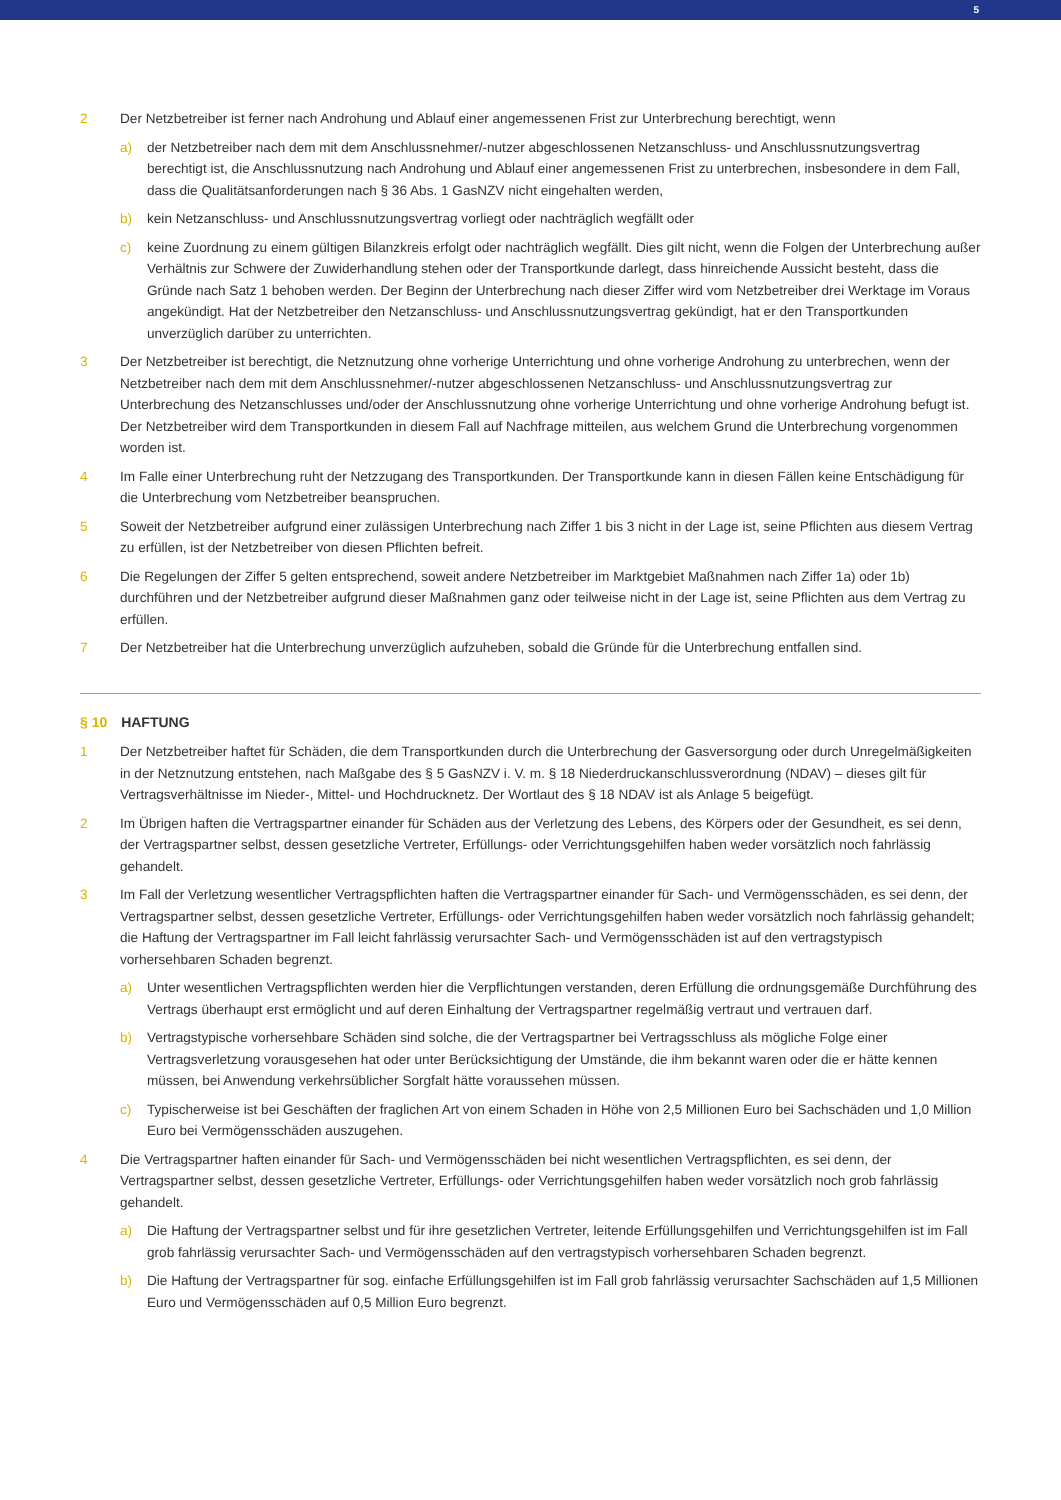5
2 Der Netzbetreiber ist ferner nach Androhung und Ablauf einer angemessenen Frist zur Unterbrechung berechtigt, wenn
a) der Netzbetreiber nach dem mit dem Anschlussnehmer/-nutzer abgeschlossenen Netzanschluss- und Anschlussnutzungsvertrag berechtigt ist, die Anschlussnutzung nach Androhung und Ablauf einer angemessenen Frist zu unterbrechen, insbesondere in dem Fall, dass die Qualitätsanforderungen nach § 36 Abs. 1 GasNZV nicht eingehalten werden,
b) kein Netzanschluss- und Anschlussnutzungsvertrag vorliegt oder nachträglich wegfällt oder
c) keine Zuordnung zu einem gültigen Bilanzkreis erfolgt oder nachträglich wegfällt. Dies gilt nicht, wenn die Folgen der Unter­brechung außer Verhältnis zur Schwere der Zuwiderhandlung stehen oder der Transportkunde darlegt, dass hinreichende Aussicht besteht, dass die Gründe nach Satz 1 behoben werden. Der Beginn der Unterbrechung nach dieser Ziffer wird vom Netzbetreiber drei Werktage im Voraus angekündigt. Hat der Netzbetreiber den Netzanschluss- und Anschlussnutzungsvertrag gekündigt, hat er den Transportkunden unverzüglich darüber zu unterrichten.
3 Der Netzbetreiber ist berechtigt, die Netznutzung ohne vorherige Unterrichtung und ohne vorherige Androhung zu unterbrechen, wenn der Netzbetreiber nach dem mit dem Anschlussnehmer/-nutzer abgeschlossenen Netzanschluss- und Anschlussnutzungs­vertrag zur Unterbrechung des Netzanschlusses und/oder der Anschlussnutzung ohne vorherige Unterrichtung und ohne vorherige Androhung befugt ist. Der Netzbetreiber wird dem Transportkunden in diesem Fall auf Nachfrage mitteilen, aus welchem Grund die Unterbrechung vorgenommen worden ist.
4 Im Falle einer Unterbrechung ruht der Netzzugang des Transportkunden. Der Transportkunde kann in diesen Fällen keine Entschädigung für die Unterbrechung vom Netzbetreiber beanspruchen.
5 Soweit der Netzbetreiber aufgrund einer zulässigen Unterbrechung nach Ziffer 1 bis 3 nicht in der Lage ist, seine Pflichten aus diesem Vertrag zu erfüllen, ist der Netzbetreiber von diesen Pflichten befreit.
6 Die Regelungen der Ziffer 5 gelten entsprechend, soweit andere Netzbetreiber im Marktgebiet Maßnahmen nach Ziffer 1a) oder 1b) durchführen und der Netzbetreiber aufgrund dieser Maßnahmen ganz oder teilweise nicht in der Lage ist, seine Pflichten aus dem Vertrag zu erfüllen.
7 Der Netzbetreiber hat die Unterbrechung unverzüglich aufzuheben, sobald die Gründe für die Unterbrechung entfallen sind.
§ 10 HAFTUNG
1 Der Netzbetreiber haftet für Schäden, die dem Transportkunden durch die Unterbrechung der Gasversorgung oder durch Unregel­mäßigkeiten in der Netznutzung entstehen, nach Maßgabe des § 5 GasNZV i. V. m. § 18 Niederdruckanschlussverordnung (NDAV) – dieses gilt für Vertragsverhältnisse im Nieder-, Mittel- und Hochdrucknetz. Der Wortlaut des § 18 NDAV ist als Anlage 5 beigefügt.
2 Im Übrigen haften die Vertragspartner einander für Schäden aus der Verletzung des Lebens, des Körpers oder der Gesundheit, es sei denn, der Vertragspartner selbst, dessen gesetzliche Vertreter, Erfüllungs- oder Verrichtungsgehilfen haben weder vorsätzlich noch fahrlässig gehandelt.
3 Im Fall der Verletzung wesentlicher Vertragspflichten haften die Vertragspartner einander für Sach- und Vermögensschäden, es sei denn, der Vertragspartner selbst, dessen gesetzliche Vertreter, Erfüllungs- oder Verrichtungsgehilfen haben weder vorsätzlich noch fahrlässig gehandelt; die Haftung der Vertragspartner im Fall leicht fahrlässig verursachter Sach- und Vermögensschäden ist auf den vertragstypisch vorhersehbaren Schaden begrenzt.
a) Unter wesentlichen Vertragspflichten werden hier die Verpflichtungen verstanden, deren Erfüllung die ordnungsgemäße Durch­führung des Vertrags überhaupt erst ermöglicht und auf deren Einhaltung der Vertragspartner regelmäßig vertraut und ver­trauen darf.
b) Vertragstypische vorhersehbare Schäden sind solche, die der Vertragspartner bei Vertragsschluss als mögliche Folge einer Vertragsverletzung vorausgesehen hat oder unter Berücksichtigung der Umstände, die ihm bekannt waren oder die er hätte kennen müssen, bei Anwendung verkehrsüblicher Sorgfalt hätte voraussehen müssen.
c) Typischerweise ist bei Geschäften der fraglichen Art von einem Schaden in Höhe von 2,5 Millionen Euro bei Sachschäden und 1,0 Million Euro bei Vermögensschäden auszugehen.
4 Die Vertragspartner haften einander für Sach- und Vermögensschäden bei nicht wesentlichen Vertragspflichten, es sei denn, der Vertragspartner selbst, dessen gesetzliche Vertreter, Erfüllungs- oder Verrichtungsgehilfen haben weder vorsätzlich noch grob fahrlässig gehandelt.
a) Die Haftung der Vertragspartner selbst und für ihre gesetzlichen Vertreter, leitende Erfüllungsgehilfen und Verrichtungsgehilfen ist im Fall grob fahrlässig verursachter Sach- und Vermögensschäden auf den vertragstypisch vorhersehbaren Schaden begrenzt.
b) Die Haftung der Vertragspartner für sog. einfache Erfüllungsgehilfen ist im Fall grob fahrlässig verursachter Sachschäden auf 1,5 Millionen Euro und Vermögensschäden auf 0,5 Million Euro begrenzt.